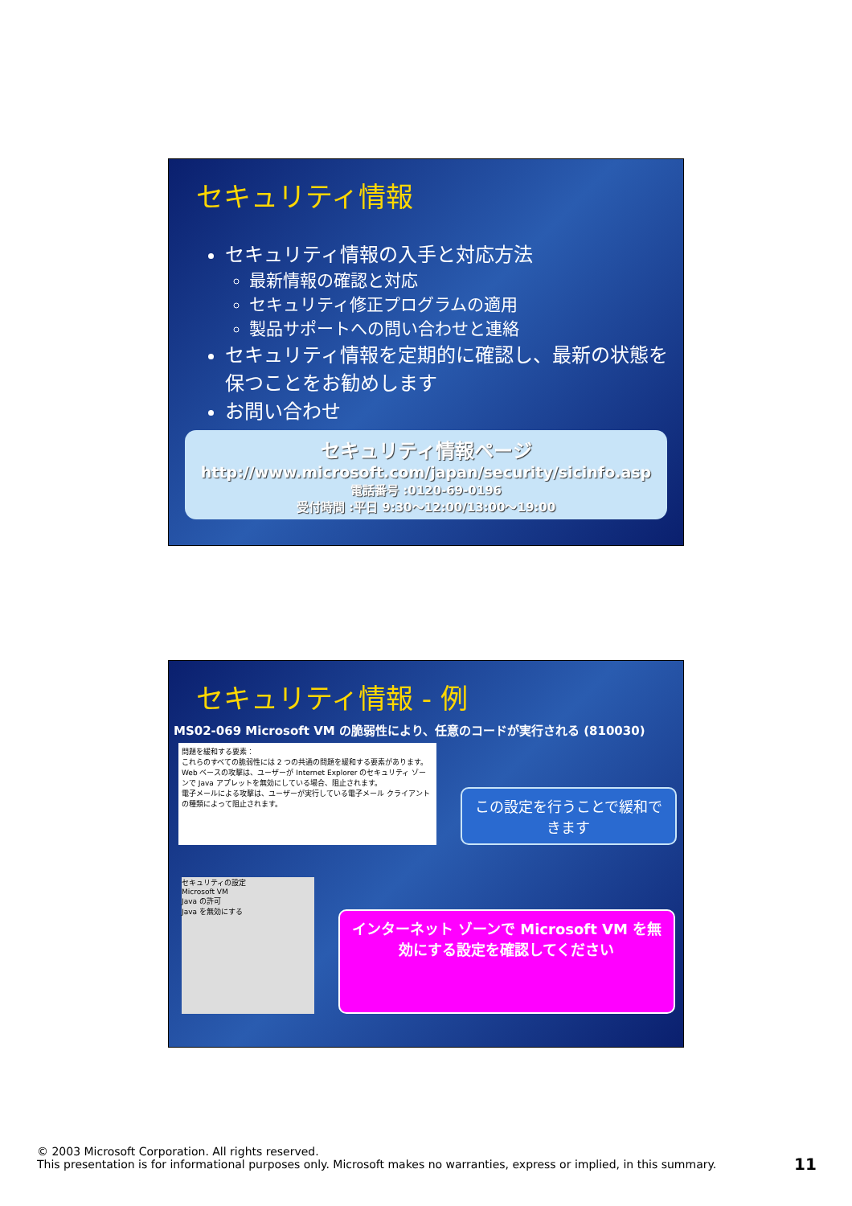セキュリティ情報
セキュリティ情報の入手と対応方法
最新情報の確認と対応
セキュリティ修正プログラムの適用
製品サポートへの問い合わせと連絡
セキュリティ情報を定期的に確認し、最新の状態を保つことをお勧めします
お問い合わせ
セキュリティ情報ページ
http://www.microsoft.com/japan/security/sicinfo.asp
電話番号 :0120-69-0196
受付時間 :平日 9:30～12:00/13:00～19:00
セキュリティ情報 - 例
MS02-069 Microsoft VM の脆弱性により、任意のコードが実行される (810030)
問題を緩和する要素：
これらのすべての脆弱性には 2 つの共通の問題を緩和する要素があります。
Web ベースの攻撃は、ユーザーが Internet Explorer のセキュリティ ゾーンで Java アプレットを無効にしている場合、阻止されます。
電子メールによる攻撃は、ユーザーが実行している電子メール クライアントの種類によって阻止されます。
この設定を行うことで緩和できます
セキュリティの設定
Microsoft VM
Java の許可
Java を無効にする
インターネット ゾーンで Microsoft VM を無効にする設定を確認してください
© 2003 Microsoft Corporation. All rights reserved.
This presentation is for informational purposes only. Microsoft makes no warranties, express or implied, in this summary.
11